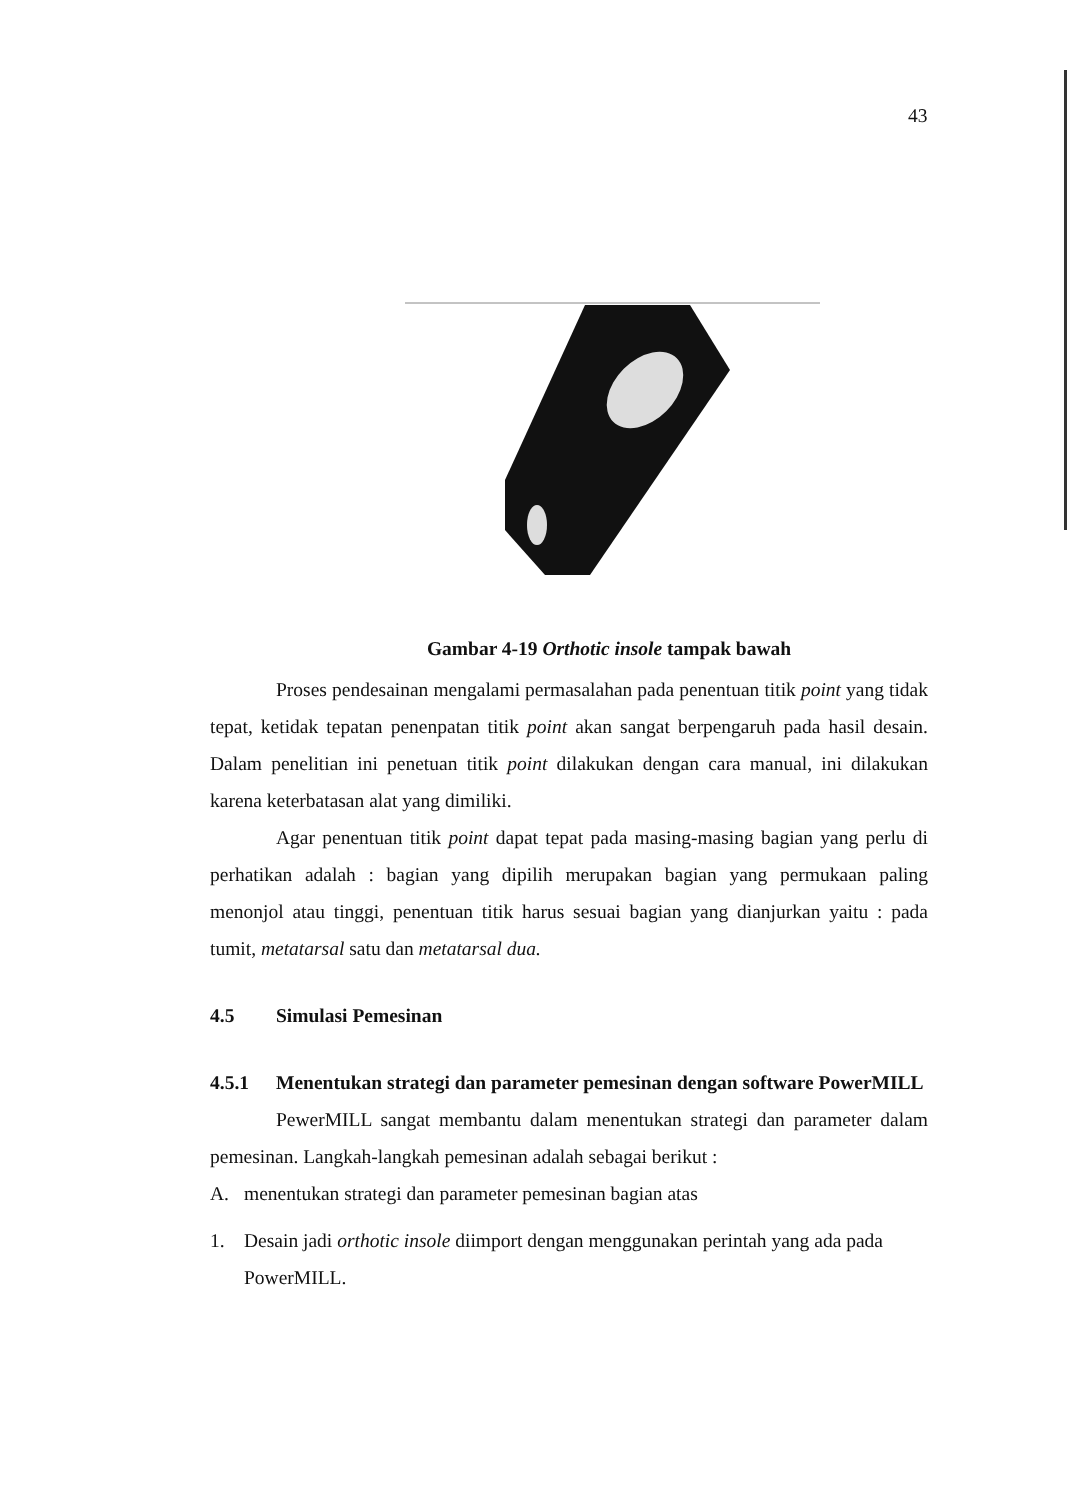43
Gambar 4-19 Orthotic insole tampak bawah
Proses pendesainan mengalami permasalahan pada penentuan titik point yang tidak tepat, ketidak tepatan penenpatan titik point akan sangat berpengaruh pada hasil desain. Dalam penelitian ini penetuan titik point dilakukan dengan cara manual, ini dilakukan karena keterbatasan alat yang dimiliki.
Agar penentuan titik point dapat tepat pada masing-masing bagian yang perlu di perhatikan adalah : bagian yang dipilih merupakan bagian yang permukaan paling menonjol atau tinggi, penentuan titik harus sesuai bagian yang dianjurkan yaitu : pada tumit, metatarsal satu dan metatarsal dua.
4.5 Simulasi Pemesinan
4.5.1 Menentukan strategi dan parameter pemesinan dengan software PowerMILL
PewerMILL sangat membantu dalam menentukan strategi dan parameter dalam pemesinan. Langkah-langkah pemesinan adalah sebagai berikut :
A. menentukan strategi dan parameter pemesinan bagian atas
1. Desain jadi orthotic insole diimport dengan menggunakan perintah yang ada pada PowerMILL.